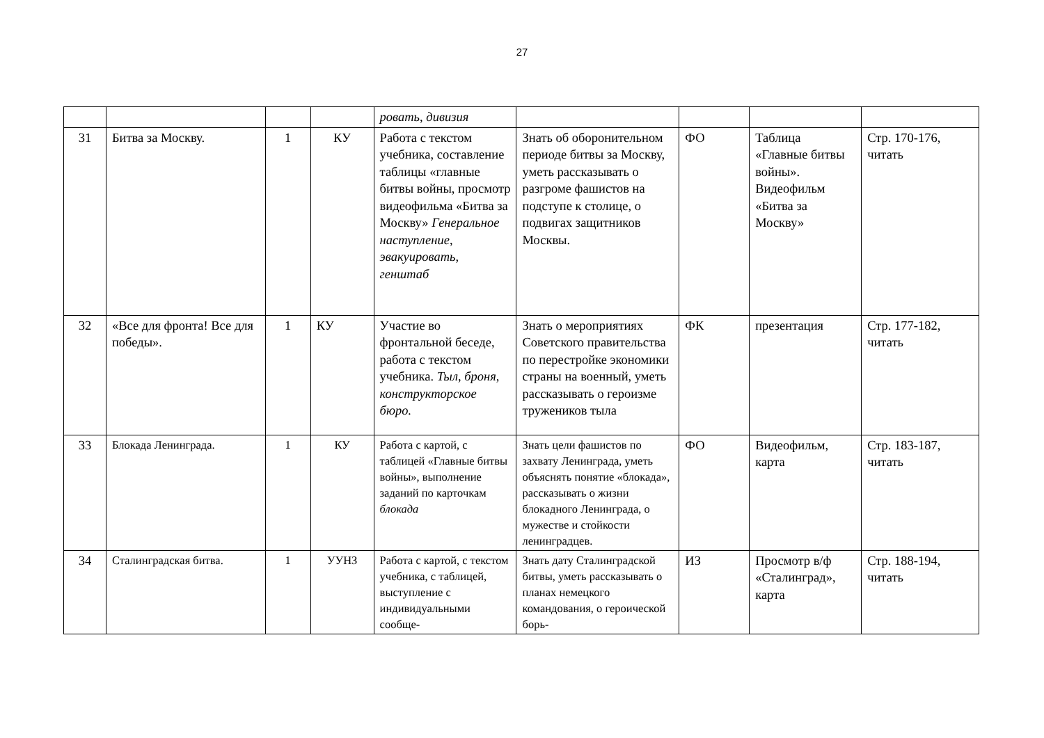27
| | | | | ровать, дивизия | | | | |
| 31 | Битва за Москву. | 1 | КУ | Работа с текстом учебника, составление таблицы «главные битвы войны, просмотр видеофильма «Битва за Москву» Генеральное наступление, эвакуировать, генштаб | Знать об оборонительном периоде битвы за Москву, уметь рассказывать о разгроме фашистов на подступе к столице, о подвигах защитников Москвы. | ФО | Таблица «Главные битвы войны». Видеофильм «Битва за Москву» | Стр. 170-176, читать |
| 32 | «Все для фронта! Все для победы». | 1 | КУ | Участие во фронтальной беседе, работа с текстом учебника. Тыл, броня, конструкторское бюро. | Знать о мероприятиях Советского правительства по перестройке экономики страны на военный, уметь рассказывать о героизме тружеников тыла | ФК | презентация | Стр. 177-182, читать |
| 33 | Блокада Ленинграда. | 1 | КУ | Работа с картой, с таблицей «Главные битвы войны», выполнение заданий по карточкам блокада | Знать цели фашистов по захвату Ленинграда, уметь объяснять понятие «блокада», рассказывать о жизни блокадного Ленинграда, о мужестве и стойкости ленинградцев. | ФО | Видеофильм, карта | Стр. 183-187, читать |
| 34 | Сталинградская битва. | 1 | УУНЗ | Работа с картой, с текстом учебника, с таблицей, выступление с индивидуальными сообще- | Знать дату Сталинградской битвы, уметь рассказывать о планах немецкого командования, о героической борь- | ИЗ | Просмотр в/ф «Сталинград», карта | Стр. 188-194, читать |